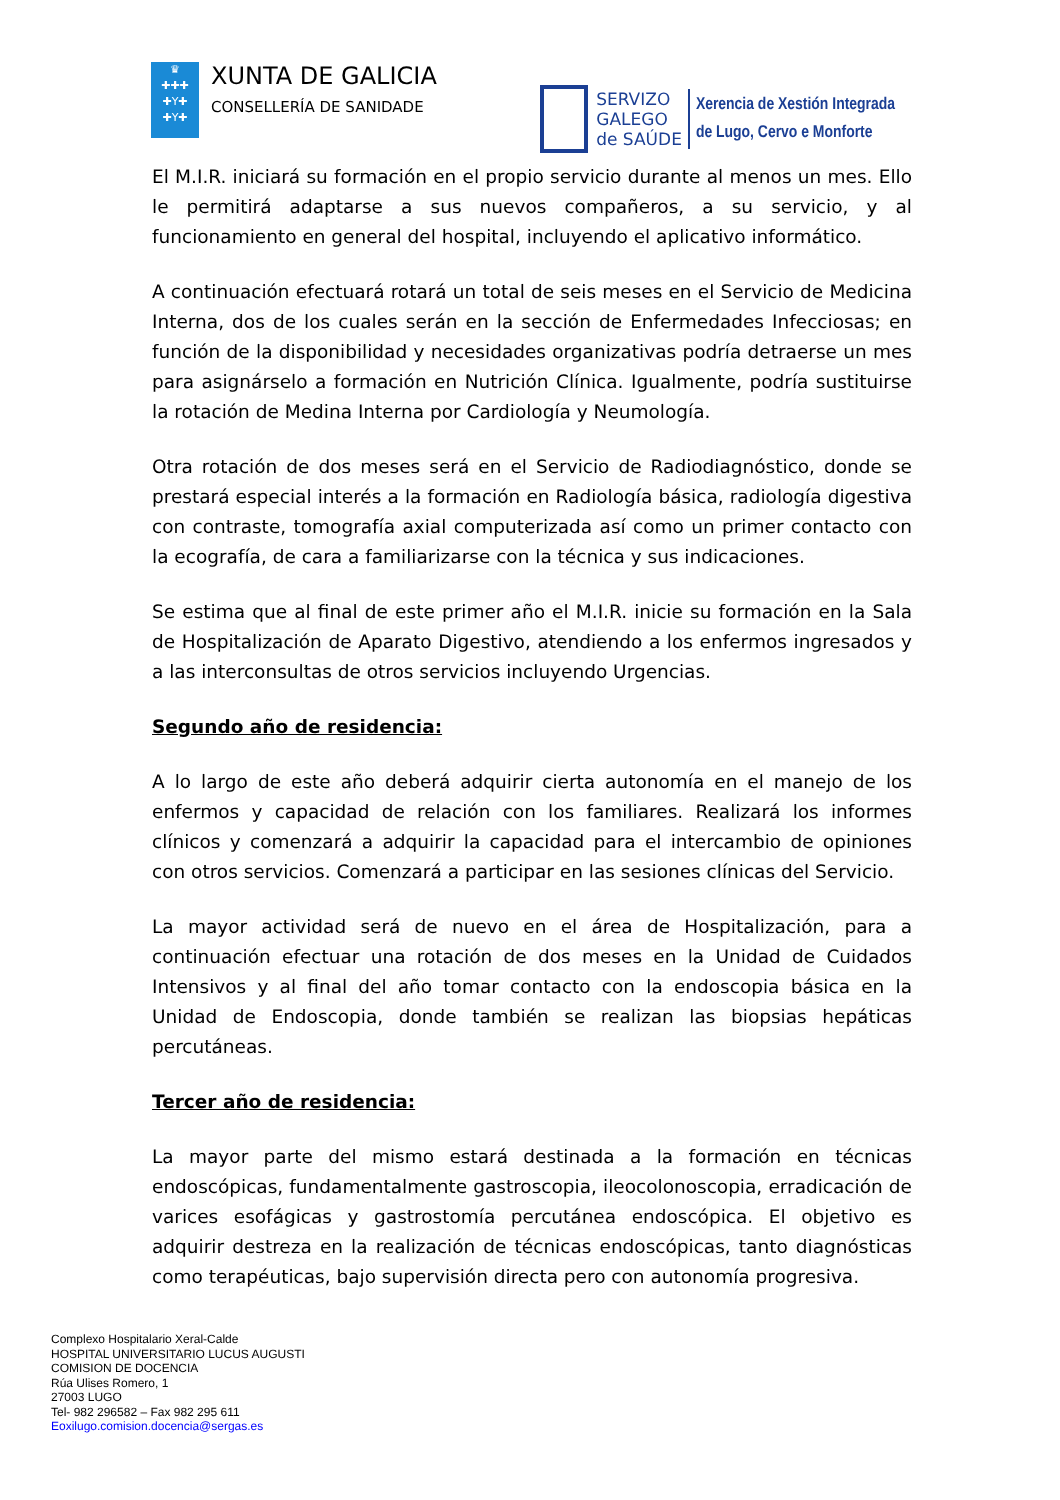♛
✚✚✚
✚Y✚
✚Y✚
XUNTA DE GALICIA
CONSELLERÍA DE SANIDADE
SERVIZO
GALEGO
de SAÚDE
Xerencia de Xestión Integrada
de Lugo, Cervo e Monforte
El M.I.R. iniciará su formación en el propio servicio durante al menos un mes. Ello le permitirá adaptarse a sus nuevos compañeros, a su servicio, y al funcionamiento en general del hospital, incluyendo el aplicativo informático.
A continuación efectuará rotará un total de seis meses en el Servicio de Medicina Interna, dos de los cuales serán en la sección de Enfermedades Infecciosas; en función de la disponibilidad y necesidades organizativas podría detraerse un mes para asignárselo a formación en Nutrición Clínica. Igualmente, podría sustituirse la rotación de Medina Interna por Cardiología y Neumología.
Otra rotación de dos meses será en el Servicio de Radiodiagnóstico, donde se prestará especial interés a la formación en Radiología básica, radiología digestiva con contraste, tomografía axial computerizada así como un primer contacto con la ecografía, de cara a familiarizarse con la técnica y sus indicaciones.
Se estima que al final de este primer año el M.I.R. inicie su formación en la Sala de Hospitalización de Aparato Digestivo, atendiendo a los enfermos ingresados y a las interconsultas de otros servicios incluyendo Urgencias.
Segundo año de residencia:
A lo largo de este año deberá adquirir cierta autonomía en el manejo de los enfermos y capacidad de relación con los familiares. Realizará los informes clínicos y comenzará a adquirir la capacidad para el intercambio de opiniones con otros servicios. Comenzará a participar en las sesiones clínicas del Servicio.
La mayor actividad será de nuevo en el área de Hospitalización, para a continuación efectuar una rotación de dos meses en la Unidad de Cuidados Intensivos y al final del año tomar contacto con la endoscopia básica en la Unidad de Endoscopia, donde también se realizan las biopsias hepáticas percutáneas.
Tercer año de residencia:
La mayor parte del mismo estará destinada a la formación en técnicas endoscópicas, fundamentalmente gastroscopia, ileocolonoscopia, erradicación de varices esofágicas y gastrostomía percutánea endoscópica. El objetivo es adquirir destreza en la realización de técnicas endoscópicas, tanto diagnósticas como terapéuticas, bajo supervisión directa pero con autonomía progresiva.
Complexo Hospitalario Xeral-Calde
HOSPITAL UNIVERSITARIO LUCUS AUGUSTI
COMISION DE DOCENCIA
Rúa Ulises Romero, 1
27003 LUGO
Tel- 982 296582 – Fax 982 295 611
Eoxilugo.comision.docencia@sergas.es